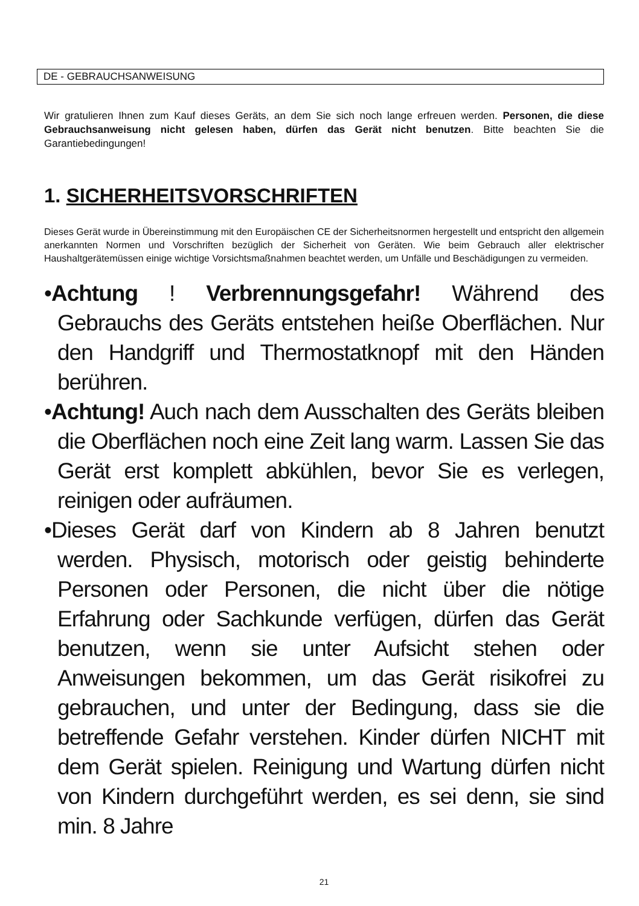DE - GEBRAUCHSANWEISUNG
Wir gratulieren Ihnen zum Kauf dieses Geräts, an dem Sie sich noch lange erfreuen werden. Personen, die diese Gebrauchsanweisung nicht gelesen haben, dürfen das Gerät nicht benutzen. Bitte beachten Sie die Garantiebedingungen!
1. SICHERHEITSVORSCHRIFTEN
Dieses Gerät wurde in Übereinstimmung mit den Europäischen CE der Sicherheitsnormen hergestellt und entspricht den allgemein anerkannten Normen und Vorschriften bezüglich der Sicherheit von Geräten. Wie beim Gebrauch aller elektrischer Haushaltgerätemüssen einige wichtige Vorsichtsmaßnahmen beachtet werden, um Unfälle und Beschädigungen zu vermeiden.
•Achtung ! Verbrennungsgefahr! Während des Gebrauchs des Geräts entstehen heiße Oberflächen. Nur den Handgriff und Thermostatknopf mit den Händen berühren.
•Achtung! Auch nach dem Ausschalten des Geräts bleiben die Oberflächen noch eine Zeit lang warm. Lassen Sie das Gerät erst komplett abkühlen, bevor Sie es verlegen, reinigen oder aufräumen.
•Dieses Gerät darf von Kindern ab 8 Jahren benutzt werden. Physisch, motorisch oder geistig behinderte Personen oder Personen, die nicht über die nötige Erfahrung oder Sachkunde verfügen, dürfen das Gerät benutzen, wenn sie unter Aufsicht stehen oder Anweisungen bekommen, um das Gerät risikofrei zu gebrauchen, und unter der Bedingung, dass sie die betreffende Gefahr verstehen. Kinder dürfen NICHT mit dem Gerät spielen. Reinigung und Wartung dürfen nicht von Kindern durchgeführt werden, es sei denn, sie sind min. 8 Jahre
21